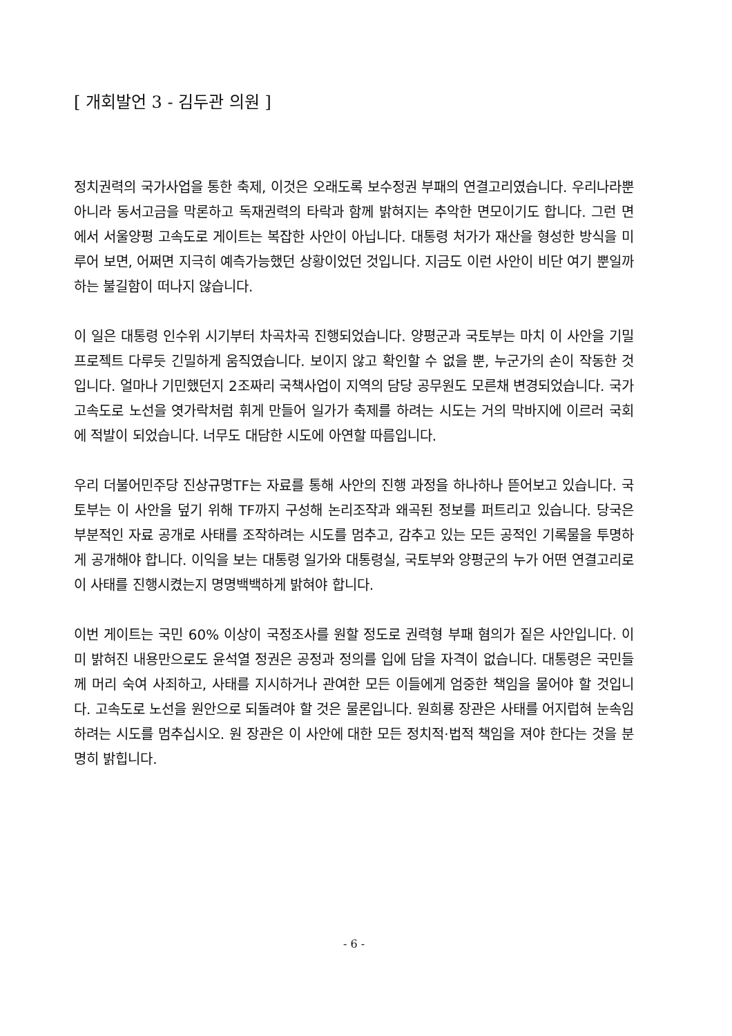[ 개회발언 3 - 김두관 의원 ]
정치권력의 국가사업을 통한 축제, 이것은 오래도록 보수정권 부패의 연결고리였습니다. 우리나라뿐 아니라 동서고금을 막론하고 독재권력의 타락과 함께 밝혀지는 추악한 면모이기도 합니다. 그런 면에서 서울양평 고속도로 게이트는 복잡한 사안이 아닙니다. 대통령 처가가 재산을 형성한 방식을 미루어 보면, 어쩌면 지극히 예측가능했던 상황이었던 것입니다. 지금도 이런 사안이 비단 여기 뿐일까 하는 불길함이 떠나지 않습니다.
이 일은 대통령 인수위 시기부터 차곡차곡 진행되었습니다. 양평군과 국토부는 마치 이 사안을 기밀 프로젝트 다루듯 긴밀하게 움직였습니다. 보이지 않고 확인할 수 없을 뿐, 누군가의 손이 작동한 것입니다. 얼마나 기민했던지 2조짜리 국책사업이 지역의 담당 공무원도 모른채 변경되었습니다. 국가 고속도로 노선을 엿가락처럼 휘게 만들어 일가가 축제를 하려는 시도는 거의 막바지에 이르러 국회에 적발이 되었습니다. 너무도 대담한 시도에 아연할 따름입니다.
우리 더불어민주당 진상규명TF는 자료를 통해 사안의 진행 과정을 하나하나 뜯어보고 있습니다. 국토부는 이 사안을 덮기 위해 TF까지 구성해 논리조작과 왜곡된 정보를 퍼트리고 있습니다. 당국은 부분적인 자료 공개로 사태를 조작하려는 시도를 멈추고, 감추고 있는 모든 공적인 기록물을 투명하게 공개해야 합니다. 이익을 보는 대통령 일가와 대통령실, 국토부와 양평군의 누가 어떤 연결고리로 이 사태를 진행시켰는지 명명백백하게 밝혀야 합니다.
이번 게이트는 국민 60% 이상이 국정조사를 원할 정도로 권력형 부패 혐의가 짙은 사안입니다. 이미 밝혀진 내용만으로도 윤석열 정권은 공정과 정의를 입에 담을 자격이 없습니다. 대통령은 국민들께 머리 숙여 사죄하고, 사태를 지시하거나 관여한 모든 이들에게 엄중한 책임을 물어야 할 것입니다. 고속도로 노선을 원안으로 되돌려야 할 것은 물론입니다. 원희룡 장관은 사태를 어지럽혀 눈속임하려는 시도를 멈추십시오. 원 장관은 이 사안에 대한 모든 정치적·법적 책임을 져야 한다는 것을 분명히 밝힙니다.
- 6 -